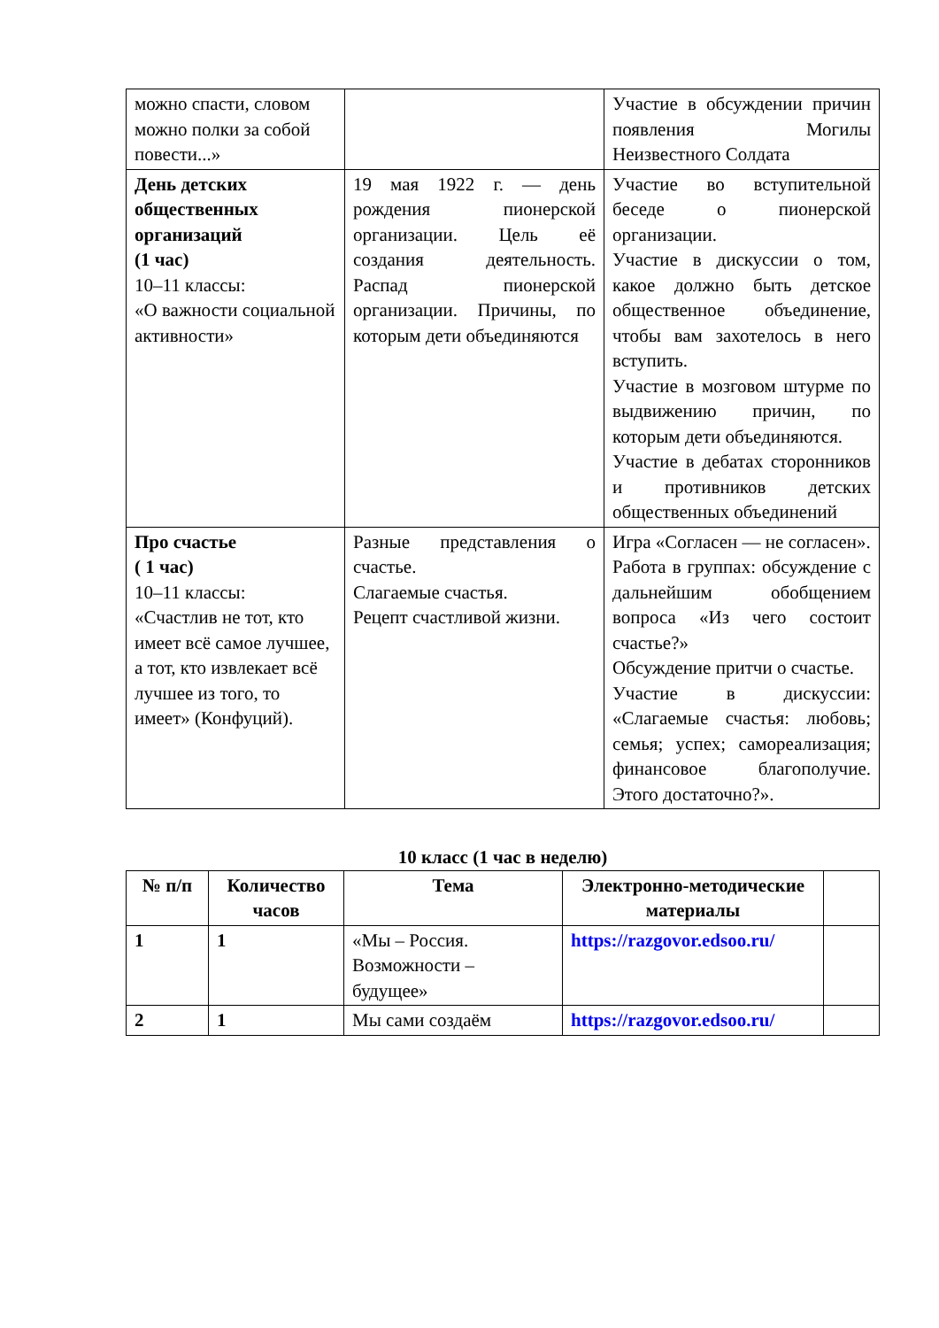| можно спасти, словом можно полки за собой повести...» | | Участие в обсуждении причин появления Могилы Неизвестного Солдата |
| День детских общественных организаций (1 час) 10–11 классы: «О важности социальной активности» | 19 мая 1922 г. — день рождения пионерской организации. Цель её создания деятельность. Распад пионерской организации. Причины, по которым дети объединяются | Участие во вступительной беседе о пионерской организации. Участие в дискуссии о том, какое должно быть детское общественное объединение, чтобы вам захотелось в него вступить. Участие в мозговом штурме по выдвижению причин, по которым дети объединяются. Участие в дебатах сторонников и противников детских общественных объединений |
| Про счастье ( 1 час) 10–11 классы: «Счастлив не тот, кто имеет всё самое лучшее, а тот, кто извлекает всё лучшее из того, то имеет» (Конфуций). | Разные представления о счастье. Слагаемые счастья. Рецепт счастливой жизни. | Игра «Согласен — не согласен». Работа в группах: обсуждение с дальнейшим обобщением вопроса «Из чего состоит счастье?» Обсуждение притчи о счастье. Участие в дискуссии: «Слагаемые счастья: любовь; семья; успех; самореализация; финансовое благополучие. Этого достаточно?». |
10 класс (1 час в неделю)
| № п/п | Количество часов | Тема | Электронно-методические материалы | |
| --- | --- | --- | --- | --- |
| 1 | 1 | «Мы – Россия. Возможности – будущее» | https://razgovor.edsoo.ru/ | |
| 2 | 1 | Мы сами создаём | https://razgovor.edsoo.ru/ | |